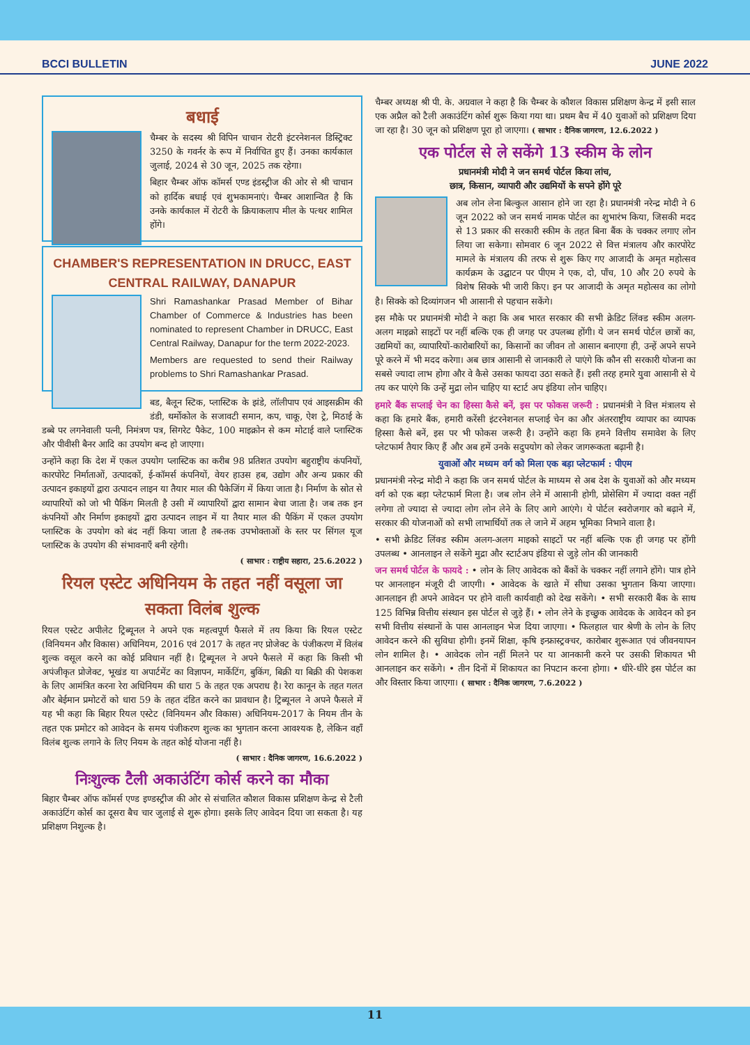BCCI BULLETIN JUNE 2022
बधाई
चैम्बर के सदस्य श्री विपिन चाचान रोटरी इंटरनेशनल डिस्ट्रिक्ट 3250 के गवर्नर के रूप में निर्वाचित हुए हैं। उनका कार्यकाल जुलाई, 2024 से 30 जून, 2025 तक रहेगा।
बिहार चैम्बर ऑफ कॉमर्स एण्ड इंडस्ट्रीज की ओर से श्री चाचान को हार्दिक बधाई एवं शुभकामनाएं। चैम्बर आशान्वित है कि उनके कार्यकाल में रोटरी के क्रियाकलाप मील के पत्थर शामिल होंगे।
CHAMBER'S REPRESENTATION IN DRUCC, EAST CENTRAL RAILWAY, DANAPUR
Shri Ramashankar Prasad Member of Bihar Chamber of Commerce & Industries has been nominated to represent Chamber in DRUCC, East Central Railway, Danapur for the term 2022-2023.
Members are requested to send their Railway problems to Shri Ramashankar Prasad.
बड, बैलून स्टिक, प्लास्टिक के झंडे, लॉलीपाप एवं आइसक्रीम की डंडी, थर्मोकोल के सजावटी समान, कप, चाकू, ऐश ट्रे, मिठाई के डब्बे पर लगनेवाली पत्नी, निमंत्रण पत्र, सिगरेट पैकेट, 100 माइक्रोन से कम मोटाई वाले प्लास्टिक और पीवीसी बैनर आदि का उपयोग बन्द हो जाएगा।
उन्होंने कहा कि देश में एकल उपयोग प्लास्टिक का करीब 98 प्रतिशत उपयोग बहुराष्ट्रीय कंपनियों, कारपोरेट निर्माताओं, उत्पादकों, ई-कॉमर्स कंपनियों, वेयर हाउस हब, उद्योग और अन्य प्रकार की उत्पादन इकाइयों द्वारा उत्पादन लाइन या तैयार माल की पैकेजिंग में किया जाता है। निर्माण के स्रोत से व्यापारियों को जो भी पैकिंग मिलती है उसी में व्यापारियों द्वारा सामान बेचा जाता है। जब तक इन कंपनियों और निर्माण इकाइयों द्वारा उत्पादन लाइन में या तैयार माल की पैकिंग में एकल उपयोग प्लास्टिक के उपयोग को बंद नहीं किया जाता है तब-तक उपभोक्ताओं के स्तर पर सिंगल यूज प्लास्टिक के उपयोग की संभावनाएँ बनी रहेगी।
( साभार : राष्ट्रीय सहारा, 25.6.2022 )
रियल एस्टेट अधिनियम के तहत नहीं वसूला जा सकता विलंब शुल्क
रियल एस्टेट अपीलेट ट्रिब्यूनल ने अपने एक महत्वपूर्ण फैसले में तय किया कि रियल एस्टेट (विनियमन और विकास) अधिनियम, 2016 एवं 2017 के तहत नए प्रोजेक्ट के पंजीकरण में विलंब शुल्क वसूल करने का कोई प्रविधान नहीं है। ट्रिब्यूनल ने अपने फैसले में कहा कि किसी भी अपंजीकृत प्रोजेक्ट, भूखंड या अपार्टमेंट का विज्ञापन, मार्केटिंग, बुकिंग, बिक्री या बिक्री की पेशकश के लिए आमंत्रित करना रेरा अधिनियम की धारा 5 के तहत एक अपराध है। रेरा कानून के तहत गलत और बेईमान प्रमोटरों को धारा 59 के तहत दंडित करने का प्रावधान है। ट्रिब्यूनल ने अपने फैसले में यह भी कहा कि बिहार रियल एस्टेट (विनियमन और विकास) अधिनियम-2017 के नियम तीन के तहत एक प्रमोटर को आवेदन के समय पंजीकरण शुल्क का भुगतान करना आवश्यक है, लेकिन वहाँ विलंब शुल्क लगाने के लिए नियम के तहत कोई योजना नहीं है।
( साभार : दैनिक जागरण, 16.6.2022 )
निःशुल्क टैली अकाउंटिंग कोर्स करने का मौका
बिहार चैम्बर ऑफ कॉमर्स एण्ड इण्डस्ट्रीज की ओर से संचालित कौशल विकास प्रशिक्षण केन्द्र से टैली अकाउंटिंग कोर्स का दूसरा बैच चार जुलाई से शुरू होगा। इसके लिए आवेदन दिया जा सकता है। यह प्रशिक्षण निशुल्क है।
चैम्बर अध्यक्ष श्री पी. के. अग्रवाल ने कहा है कि चैम्बर के कौशल विकास प्रशिक्षण केन्द्र में इसी साल एक अप्रैल को टैली अकाउंटिंग कोर्स शुरू किया गया था। प्रथम बैच में 40 युवाओं को प्रशिक्षण दिया जा रहा है। 30 जून को प्रशिक्षण पूरा हो जाएगा। ( साभार : दैनिक जागरण, 12.6.2022 )
एक पोर्टल से ले सकेंगे 13 स्कीम के लोन
प्रधानमंत्री मोदी ने जन समर्थ पोर्टल किया लांच,
छात्र, किसान, व्यापारी और उद्यमियों के सपने होंगे पूरे
अब लोन लेना बिल्कुल आसान होने जा रहा है। प्रधानमंत्री नरेन्द्र मोदी ने 6 जून 2022 को जन समर्थ नामक पोर्टल का शुभारंभ किया, जिसकी मदद से 13 प्रकार की सरकारी स्कीम के तहत बिना बैंक के चक्कर लगाए लोन लिया जा सकेगा। सोमवार 6 जून 2022 से वित्त मंत्रालय और कारपोरेट मामले के मंत्रालय की तरफ से शुरू किए गए आजादी के अमृत महोत्सव कार्यक्रम के उद्घाटन पर पीएम ने एक, दो, पाँच, 10 और 20 रुपये के विशेष सिक्के भी जारी किए। इन पर आजादी के अमृत महोत्सव का लोगो है। सिक्के को दिव्यांगजन भी आसानी से पहचान सकेंगे।
इस मौके पर प्रधानमंत्री मोदी ने कहा कि अब भारत सरकार की सभी क्रेडिट लिंक्ड स्कीम अलग-अलग माइक्रो साइटों पर नहीं बल्कि एक ही जगह पर उपलब्ध होंगी। ये जन समर्थ पोर्टल छात्रों का, उद्यमियों का, व्यापारियों-कारोबारियों का, किसानों का जीवन तो आसान बनाएगा ही, उन्हें अपने सपने पूरे करने में भी मदद करेगा। अब छात्र आसानी से जानकारी ले पाएंगे कि कौन सी सरकारी योजना का सबसे ज्यादा लाभ होगा और वे कैसे उसका फायदा उठा सकते हैं। इसी तरह हमारे युवा आसानी से ये तय कर पाएंगे कि उन्हें मुद्रा लोन चाहिए या स्टार्ट अप इंडिया लोन चाहिए।
हमारे बैंक सप्लाई चेन का हिस्सा कैसे बनें, इस पर फोकस जरूरी : प्रधानमंत्री ने वित्त मंत्रालय से कहा कि हमारे बैंक, हमारी करेंसी इंटरनेशनल सप्लाई चेन का और अंतरराष्ट्रीय व्यापार का व्यापक हिस्सा कैसे बनें, इस पर भी फोकस जरूरी है। उन्होंने कहा कि हमने वित्तीय समावेश के लिए प्लेटफार्म तैयार किए हैं और अब हमें उनके सदुपयोग को लेकर जागरूकता बढ़ानी है।
युवाओं और मध्यम वर्ग को मिला एक बड़ा प्लेटफार्म : पीएम
प्रधानमंत्री नरेन्द्र मोदी ने कहा कि जन समर्थ पोर्टल के माध्यम से अब देश के युवाओं को और मध्यम वर्ग को एक बड़ा प्लेटफार्म मिला है। जब लोन लेने में आसानी होगी, प्रोसेसिग में ज्यादा वक्त नहीं लगेगा तो ज्यादा से ज्यादा लोग लोन लेने के लिए आगे आएंगे। ये पोर्टल स्वरोजगार को बढ़ाने में, सरकार की योजनाओं को सभी लाभार्थियों तक ले जाने में अहम भूमिका निभाने वाला है।
• सभी क्रेडिट लिंक्ड स्कीम अलग-अलग माइको साइटों पर नहीं बल्कि एक ही जगह पर होंगी उपलब्ध • आनलाइन ले सकेंगे मुद्रा और स्टार्टअप इंडिया से जुड़े लोन की जानकारी
जन समर्थ पोर्टल के फायदे : • लोन के लिए आवेदक को बैंकों के चक्कर नहीं लगाने होंगे। पात्र होने पर आनलाइन मंजूरी दी जाएगी। • आवेदक के खाते में सीधा उसका भुगतान किया जाएगा। आनलाइन ही अपने आवेदन पर होने वाली कार्यवाही को देख सकेंगे। • सभी सरकारी बैंक के साथ 125 विभिन्न वित्तीय संस्थान इस पोर्टल से जुड़े हैं। • लोन लेने के इच्छुक आवेदक के आवेदन को इन सभी वित्तीय संस्थानों के पास आनलाइन भेज दिया जाएगा। • फिलहाल चार श्रेणी के लोन के लिए आवेदन करने की सुविधा होगी। इनमें शिक्षा, कृषि इन्फ्रास्ट्रक्चर, कारोबार शुरूआत एवं जीवनयापन लोन शामिल है। • आवेदक लोन नहीं मिलने पर या आनकानी करने पर उसकी शिकायत भी आनलाइन कर सकेंगे। • तीन दिनों में शिकायत का निपटान करना होगा। • धीरे-धीरे इस पोर्टल का और विस्तार किया जाएगा। ( साभार : दैनिक जागरण, 7.6.2022 )
11